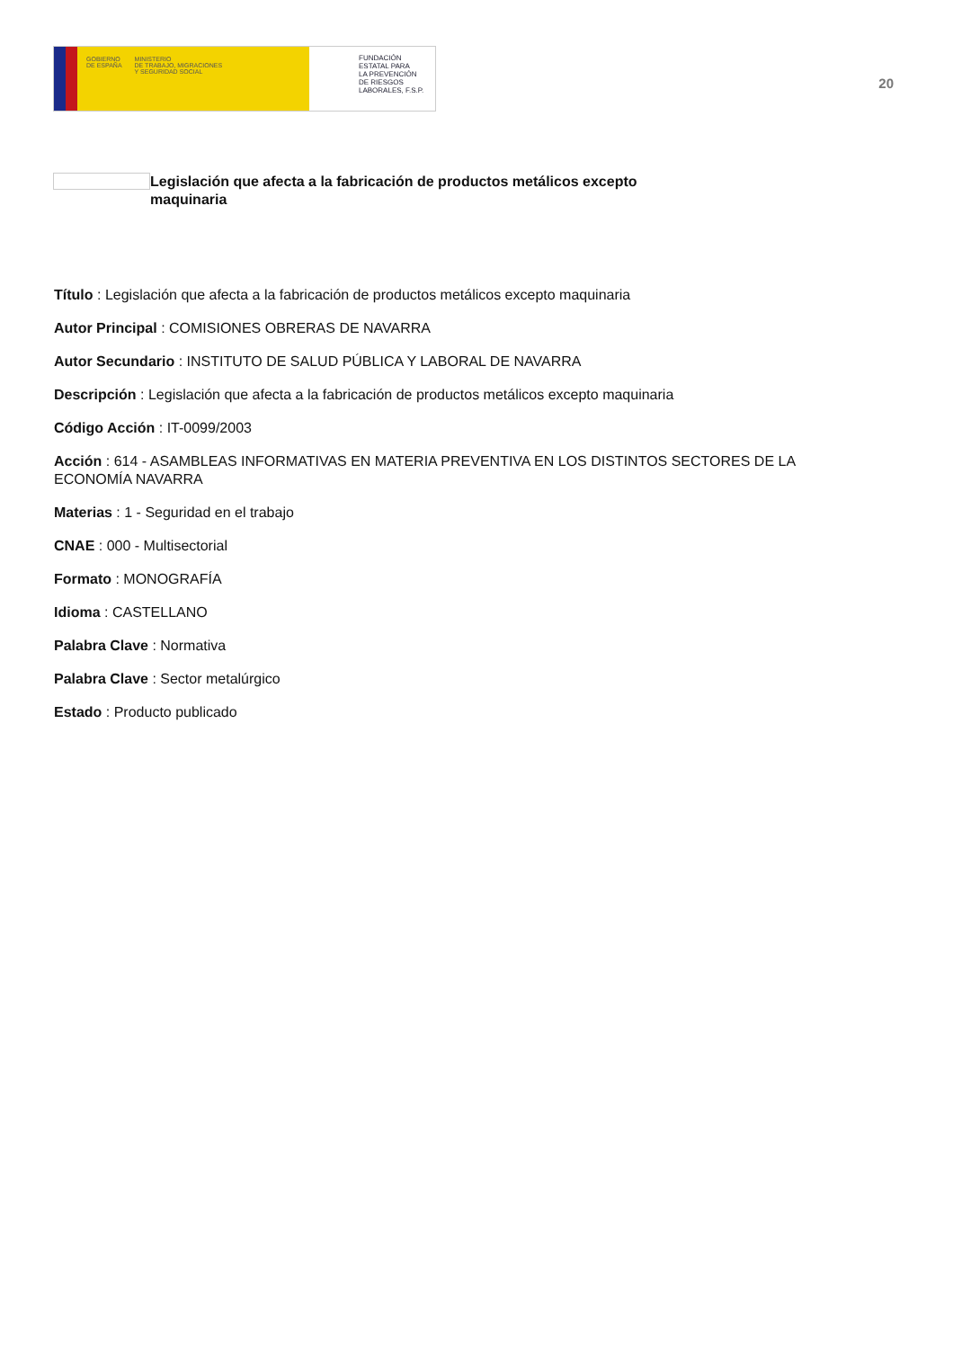GOBIERNO
DE ESPAÑA
MINISTERIO
DE TRABAJO, MIGRACIONES
Y SEGURIDAD SOCIAL
FUNDACIÓN
ESTATAL PARA
LA PREVENCIÓN
DE RIESGOS
LABORALES, F.S.P.
20
Legislación que afecta a la fabricación de productos metálicos excepto maquinaria
Título : Legislación que afecta a la fabricación de productos metálicos excepto maquinaria
Autor Principal : COMISIONES OBRERAS DE NAVARRA
Autor Secundario : INSTITUTO DE SALUD PÚBLICA Y LABORAL DE NAVARRA
Descripción : Legislación que afecta a la fabricación de productos metálicos excepto maquinaria
Código Acción : IT-0099/2003
Acción : 614 - ASAMBLEAS INFORMATIVAS EN MATERIA PREVENTIVA EN LOS DISTINTOS SECTORES DE LA ECONOMÍA NAVARRA
Materias : 1 - Seguridad en el trabajo
CNAE : 000 - Multisectorial
Formato : MONOGRAFÍA
Idioma : CASTELLANO
Palabra Clave : Normativa
Palabra Clave : Sector metalúrgico
Estado : Producto publicado